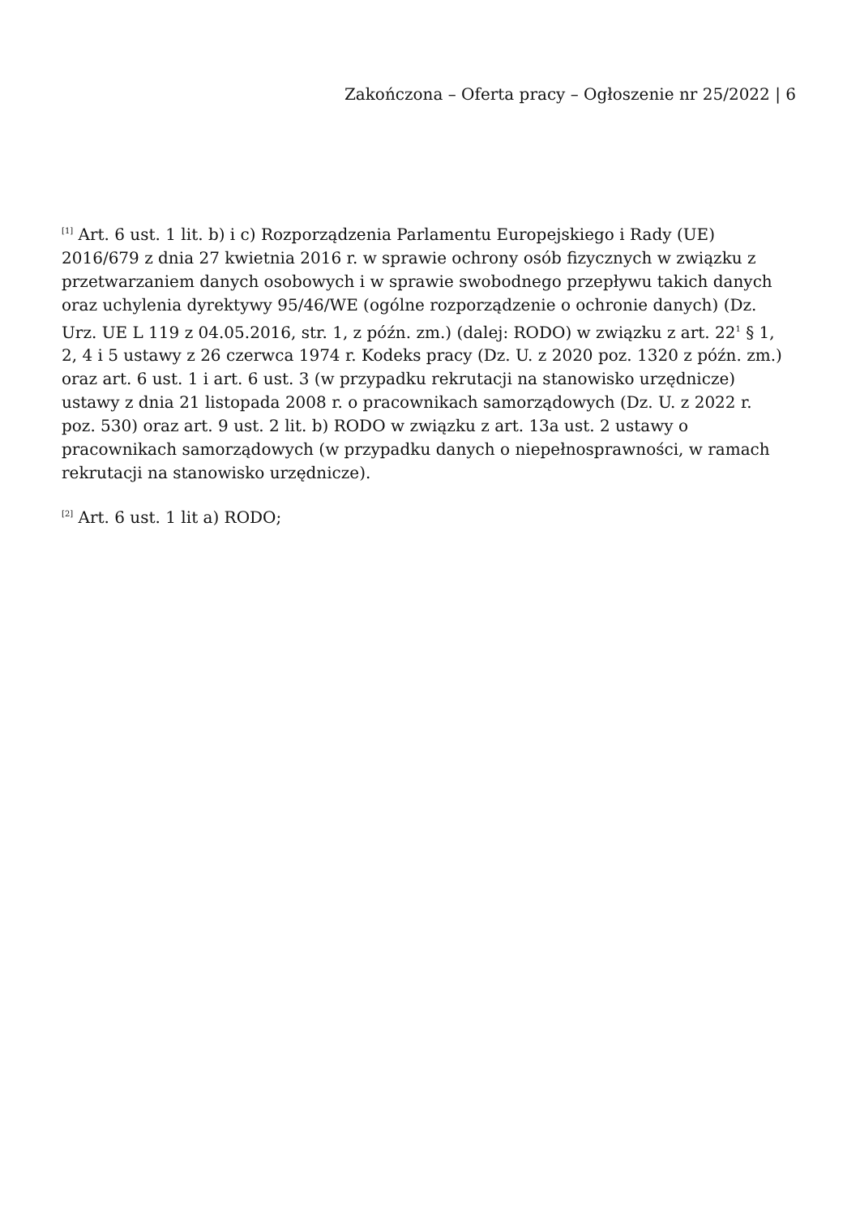Zakończona – Oferta pracy – Ogłoszenie nr 25/2022 | 6
<sup>[1]</sup> Art. 6 ust. 1 lit. b) i c) Rozporządzenia Parlamentu Europejskiego i Rady (UE) 2016/679 z dnia 27 kwietnia 2016 r. w sprawie ochrony osób fizycznych w związku z przetwarzaniem danych osobowych i w sprawie swobodnego przepływu takich danych oraz uchylenia dyrektywy 95/46/WE (ogólne rozporządzenie o ochronie danych) (Dz. Urz. UE L 119 z 04.05.2016, str. 1, z późn. zm.) (dalej: RODO) w związku z art. 22<sup>1</sup> § 1, 2, 4 i 5 ustawy z 26 czerwca 1974 r. Kodeks pracy (Dz. U. z 2020 poz. 1320 z późn. zm.) oraz art. 6 ust. 1 i art. 6 ust. 3 (w przypadku rekrutacji na stanowisko urzędnicze) ustawy z dnia 21 listopada 2008 r. o pracownikach samorządowych (Dz. U. z 2022 r. poz. 530) oraz art. 9 ust. 2 lit. b) RODO w związku z art. 13a ust. 2 ustawy o pracownikach samorządowych (w przypadku danych o niepełnosprawności, w ramach rekrutacji na stanowisko urzędnicze).
<sup>[2]</sup> Art. 6 ust. 1 lit a) RODO;